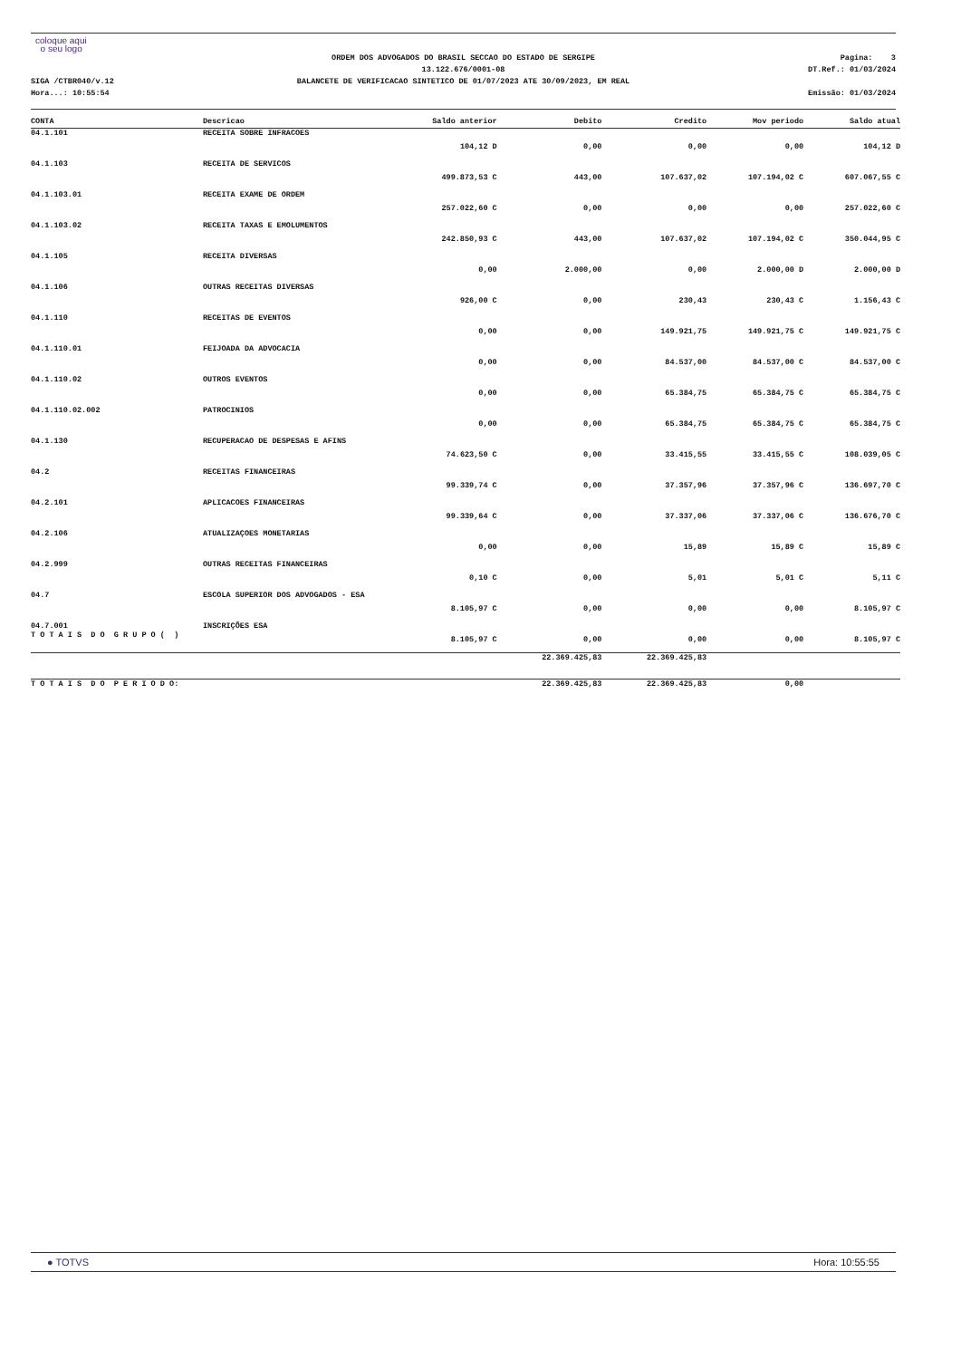coloque aqui
o seu logo
SIGA /CTBR040/v.12
Hora...: 10:55:54
ORDEM DOS ADVOGADOS DO BRASIL SECCAO DO ESTADO DE SERGIPE
13.122.676/0001-08
BALANCETE DE VERIFICACAO SINTETICO DE 01/07/2023 ATE 30/09/2023, EM REAL
Pagina: 3
DT.Ref.: 01/03/2024
Emissão: 01/03/2024
| CONTA | Descricao | Saldo anterior | Debito | Credito | Mov periodo | Saldo atual |
| --- | --- | --- | --- | --- | --- | --- |
| 04.1.101 | RECEITA SOBRE INFRACOES | 104,12 D | 0,00 | 0,00 | 0,00 | 104,12 D |
| 04.1.103 | RECEITA DE SERVICOS | 499.873,53 C | 443,00 | 107.637,02 | 107.194,02 C | 607.067,55 C |
| 04.1.103.01 | RECEITA EXAME DE ORDEM | 257.022,60 C | 0,00 | 0,00 | 0,00 | 257.022,60 C |
| 04.1.103.02 | RECEITA TAXAS E EMOLUMENTOS | 242.850,93 C | 443,00 | 107.637,02 | 107.194,02 C | 350.044,95 C |
| 04.1.105 | RECEITA DIVERSAS | 0,00 | 2.000,00 | 0,00 | 2.000,00 D | 2.000,00 D |
| 04.1.106 | OUTRAS RECEITAS DIVERSAS | 926,00 C | 0,00 | 230,43 | 230,43 C | 1.156,43 C |
| 04.1.110 | RECEITAS DE EVENTOS | 0,00 | 0,00 | 149.921,75 | 149.921,75 C | 149.921,75 C |
| 04.1.110.01 | FEIJOADA DA ADVOCACIA | 0,00 | 0,00 | 84.537,00 | 84.537,00 C | 84.537,00 C |
| 04.1.110.02 | OUTROS EVENTOS | 0,00 | 0,00 | 65.384,75 | 65.384,75 C | 65.384,75 C |
| 04.1.110.02.002 | PATROCINIOS | 0,00 | 0,00 | 65.384,75 | 65.384,75 C | 65.384,75 C |
| 04.1.130 | RECUPERACAO DE DESPESAS E AFINS | 74.623,50 C | 0,00 | 33.415,55 | 33.415,55 C | 108.039,05 C |
| 04.2 | RECEITAS FINANCEIRAS | 99.339,74 C | 0,00 | 37.357,96 | 37.357,96 C | 136.697,70 C |
| 04.2.101 | APLICACOES FINANCEIRAS | 99.339,64 C | 0,00 | 37.337,06 | 37.337,06 C | 136.676,70 C |
| 04.2.106 | ATUALIZAÇOES MONETARIAS | 0,00 | 0,00 | 15,89 | 15,89 C | 15,89 C |
| 04.2.999 | OUTRAS RECEITAS FINANCEIRAS | 0,10 C | 0,00 | 5,01 | 5,01 C | 5,11 C |
| 04.7 | ESCOLA SUPERIOR DOS ADVOGADOS - ESA | 8.105,97 C | 0,00 | 0,00 | 0,00 | 8.105,97 C |
| 04.7.001 T O T A I S D O G R U P O ( ) | INSCRIÇÕES ESA | 8.105,97 C | 0,00 | 0,00 | 0,00 | 8.105,97 C |
| | | | 22.369.425,83 | 22.369.425,83 | | |
| T O T A I S D O P E R I O D O: | | | 22.369.425,83 | 22.369.425,83 | 0,00 | |
● TOTVS Hora: 10:55:55